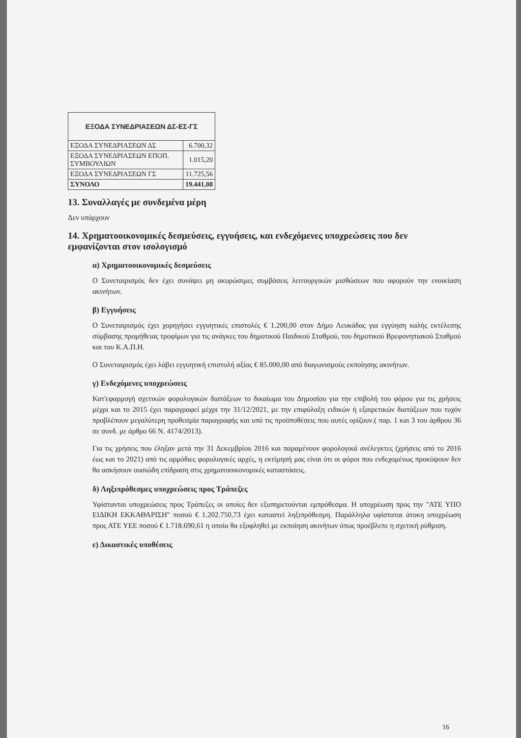| ΕΞΟΔΑ ΣΥΝΕΔΡΙΑΣΕΩΝ ΔΣ-ΕΣ-ΓΣ | |
| --- | --- |
| ΕΞΟΔΑ ΣΥΝΕΔΡΙΑΣΕΩΝ ΔΣ | 6.700,32 |
| ΕΞΟΔΑ ΣΥΝΕΔΡΙΑΣΕΩΝ ΕΠΟΠ. ΣΥΜΒΟΥΛΙΩΝ | 1.015,20 |
| ΕΞΟΔΑ ΣΥΝΕΔΡΙΑΣΕΩΝ ΓΣ | 11.725,56 |
| ΣΥΝΟΛΟ | 19.441,08 |
13. Συναλλαγές με συνδεμένα μέρη
Δεν υπάρχουν
14. Χρηματοοικονομικές δεσμεύσεις, εγγυήσεις, και ενδεχόμενες υποχρεώσεις που δεν εμφανίζονται στον ισολογισμό
α) Χρηματοοικονομικές δεσμεύσεις
Ο Συνεταιρισμός δεν έχει συνάψει μη ακυρώσιμες συμβάσεις λειτουργικών μισθώσεων που αφορούν την ενοικίαση ακινήτων.
β) Εγγυήσεις
Ο Συνεταιρισμός έχει χορηγήσει εγγυητικές επιστολές € 1.200,00 στον Δήμο Λευκάδας για εγγύηση καλής εκτέλεσης σύμβασης προμήθειας τροφίμων για τις ανάγκες του δημοτικού Παιδικού Σταθμού, του δημοτικού Βρεφονηπιακού Σταθμού και του Κ.Α.Π.Η.
Ο Συνεταιρισμός έχει λάβει εγγυητική επιστολή αξίας € 85.000,00 από διαγωνισμούς εκποίησης ακινήτων.
γ) Ενδεχόμενες υποχρεώσεις
Κατ'εφαρμογή σχετικών φορολογικών διατάξεων το δικαίωμα του Δημοσίου για την επιβολή του φόρου για τις χρήσεις μέχρι και το 2015 έχει παραγραφεί μέχρι την 31/12/2021, με την επιφύλαξη ειδικών ή εξαιρετικών διατάξεων που τυχόν προβλέπουν μεγαλύτερη προθεσμία παραγραφής και υπό τις προϋποθέσεις που αυτές ορίζουν.( παρ. 1 και 3 του άρθρου 36 σε συνδ. με άρθρο 66 Ν. 4174/2013).
Για τις χρήσεις που έληξαν μετά την 31 Δεκεμβρίου 2016 και παραμένουν φορολογικά ανέλεγκτες (χρήσεις από το 2016 έως και το 2021) από τις αρμόδιες φορολογικές αρχές, η εκτίμησή μας είναι ότι οι φόροι που ενδεχομένως προκύψουν δεν θα ασκήσουν ουσιώδη επίδραση στις χρηματοοικονομικές καταστάσεις.
δ) Ληξιπρόθεσμες υποχρεώσεις προς Τράπεζες
Υφίστανται υποχρεώσεις προς Τράπεζες οι οποίες δεν εξυπηρετούνται εμπρόθεσμα. Η υποχρέωση προς την "ΑΤΕ ΥΠΟ ΕΙΔΙΚΗ ΕΚΚΑΘΑΡΙΣΗ" ποσού € 1.202.750,73 έχει καταστεί ληξιπρόθεσμη. Παράλληλα υφίσταται άτοκη υποχρέωση προς ΑΤΕ ΥΕΕ ποσού € 1.718.690,61 η οποία θα εξοφληθεί με εκποίηση ακινήτων όπως προέβλεπε η σχετική ρύθμιση.
ε) Δικαστικές υποθέσεις
16